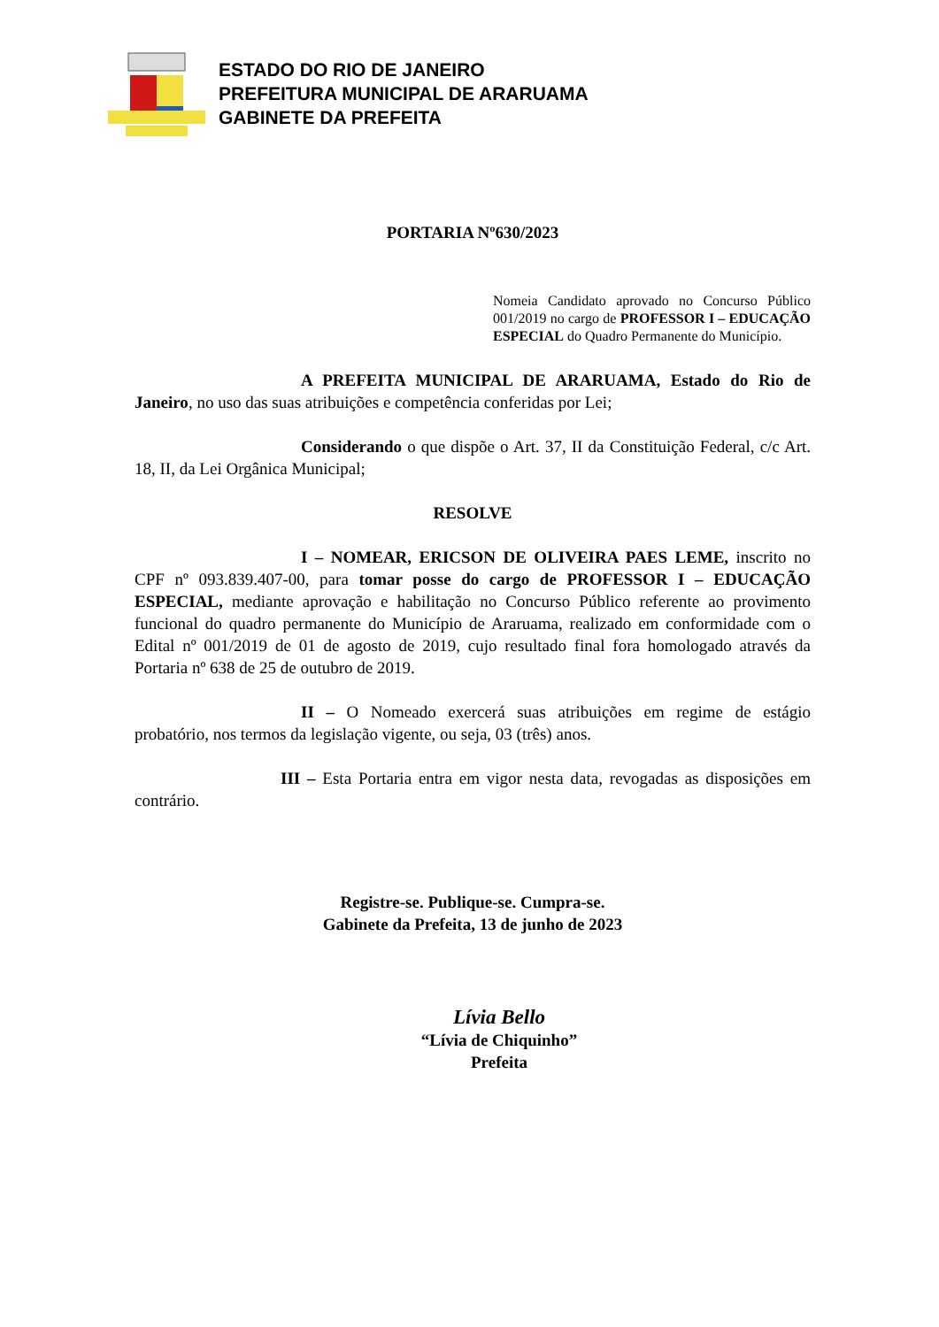ESTADO DO RIO DE JANEIRO
PREFEITURA MUNICIPAL DE ARARUAMA
GABINETE DA PREFEITA
PORTARIA Nº630/2023
Nomeia Candidato aprovado no Concurso Público 001/2019 no cargo de PROFESSOR I – EDUCAÇÃO ESPECIAL do Quadro Permanente do Município.
A PREFEITA MUNICIPAL DE ARARUAMA, Estado do Rio de Janeiro, no uso das suas atribuições e competência conferidas por Lei;
Considerando o que dispõe o Art. 37, II da Constituição Federal, c/c Art. 18, II, da Lei Orgânica Municipal;
RESOLVE
I – NOMEAR, ERICSON DE OLIVEIRA PAES LEME, inscrito no CPF nº 093.839.407-00, para tomar posse do cargo de PROFESSOR I – EDUCAÇÃO ESPECIAL, mediante aprovação e habilitação no Concurso Público referente ao provimento funcional do quadro permanente do Município de Araruama, realizado em conformidade com o Edital nº 001/2019 de 01 de agosto de 2019, cujo resultado final fora homologado através da Portaria nº 638 de 25 de outubro de 2019.
II – O Nomeado exercerá suas atribuições em regime de estágio probatório, nos termos da legislação vigente, ou seja, 03 (três) anos.
III – Esta Portaria entra em vigor nesta data, revogadas as disposições em contrário.
Registre-se. Publique-se. Cumpra-se.
Gabinete da Prefeita, 13 de junho de 2023
Lívia Bello
“Lívia de Chiquinho”
Prefeita